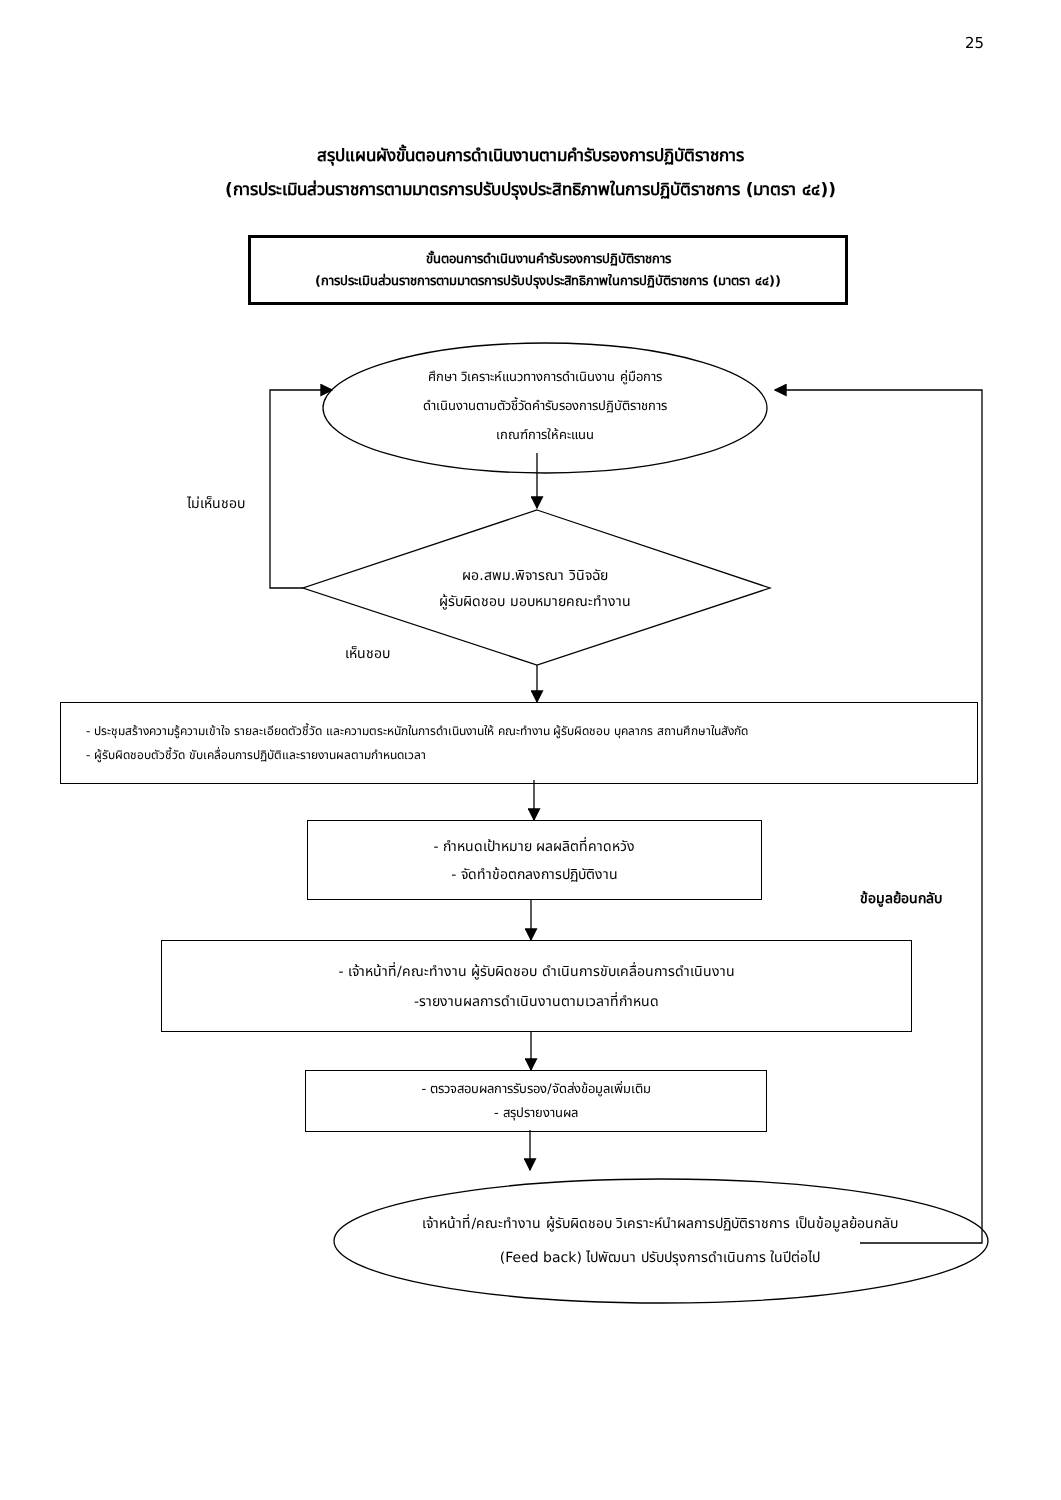25
สรุปแผนผังขั้นตอนการดำเนินงานตามคำรับรองการปฏิบัติราชการ
(การประเมินส่วนราชการตามมาตรการปรับปรุงประสิทธิภาพในการปฏิบัติราชการ (มาตรา ๔๔))
ขั้นตอนการดำเนินงานคำรับรองการปฏิบัติราชการ
(การประเมินส่วนราชการตามมาตรการปรับปรุงประสิทธิภาพในการปฏิบัติราชการ (มาตรา ๔๔))
ศึกษา วิเคราะห์แนวทางการดำเนินงาน คู่มือการ
ดำเนินงานตามตัวชี้วัดคำรับรองการปฏิบัติราชการ
เกณฑ์การให้คะแนน
ไม่เห็นชอบ
ผอ.สพม.พิจารณา วินิจฉัย
ผู้รับผิดชอบ มอบหมายคณะทำงาน
เห็นชอบ
- ประชุมสร้างความรู้ความเข้าใจ รายละเอียดตัวชี้วัด และความตระหนักในการดำเนินงานให้ คณะทำงาน ผู้รับผิดชอบ บุคลากร สถานศึกษาในสังกัด
- ผู้รับผิดชอบตัวชี้วัด ขับเคลื่อนการปฏิบัติและรายงานผลตามกำหนดเวลา
- กำหนดเป้าหมาย ผลผลิตที่คาดหวัง
- จัดทำข้อตกลงการปฏิบัติงาน
ข้อมูลย้อนกลับ
- เจ้าหน้าที่/คณะทำงาน ผู้รับผิดชอบ ดำเนินการขับเคลื่อนการดำเนินงาน
-รายงานผลการดำเนินงานตามเวลาที่กำหนด
- ตรวจสอบผลการรับรอง/จัดส่งข้อมูลเพิ่มเติม
- สรุปรายงานผล
เจ้าหน้าที่/คณะทำงาน ผู้รับผิดชอบ วิเคราะห์นำผลการปฏิบัติราชการ เป็นข้อมูลย้อนกลับ
(Feed back) ไปพัฒนา ปรับปรุงการดำเนินการ ในปีต่อไป